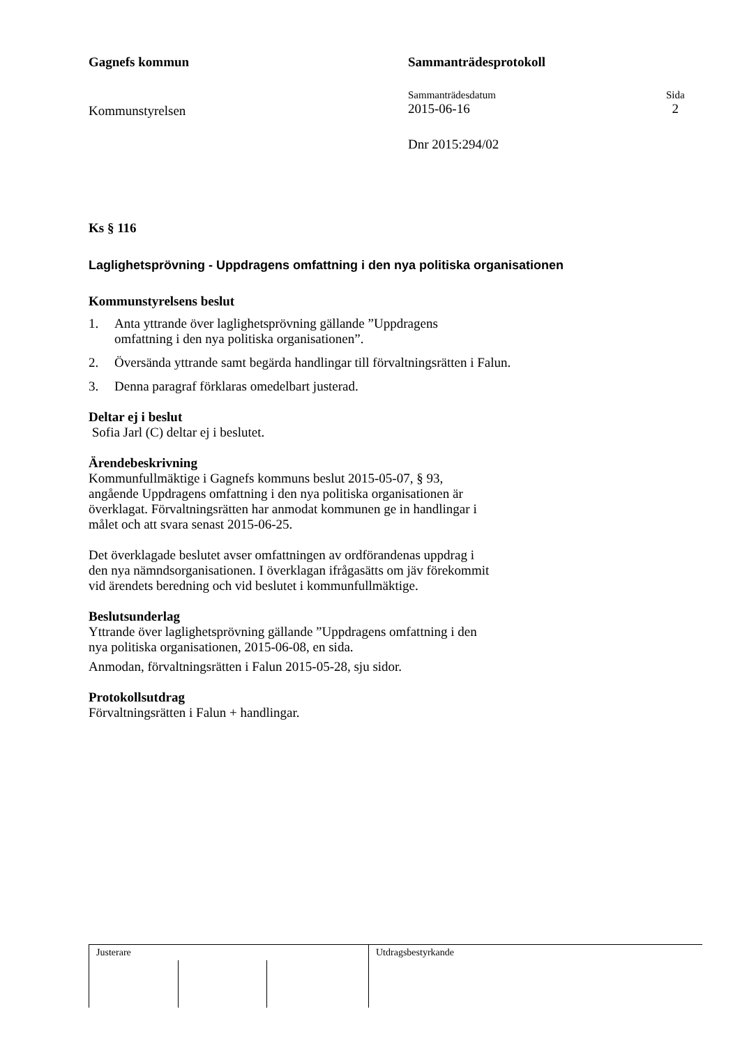Gagnefs kommun Sammanträdesprotokoll
Kommunstyrelsen
Sammanträdesdatum
2015-06-16
Sida
2
Dnr 2015:294/02
Ks § 116
Laglighetsprövning - Uppdragens omfattning i den nya politiska organisationen
Kommunstyrelsens beslut
1. Anta yttrande över laglighetsprövning gällande ”Uppdragens
omfattning i den nya politiska organisationen”.
2. Översända yttrande samt begärda handlingar till förvaltningsrätten i Falun.
3. Denna paragraf förklaras omedelbart justerad.
Deltar ej i beslut
Sofia Jarl (C) deltar ej i beslutet.
Ärendebeskrivning
Kommunfullmäktige i Gagnefs kommuns beslut 2015-05-07, § 93,
angående Uppdragens omfattning i den nya politiska organisationen är
överklagat. Förvaltningsrätten har anmodat kommunen ge in handlingar i
målet och att svara senast 2015-06-25.
Det överklagade beslutet avser omfattningen av ordförandenas uppdrag i
den nya nämndsorganisationen. I överklagan ifrågasätts om jäv förekommit
vid ärendets beredning och vid beslutet i kommunfullmäktige.
Beslutsunderlag
Yttrande över laglighetsprövning gällande ”Uppdragens omfattning i den
nya politiska organisationen, 2015-06-08, en sida.
Anmodan, förvaltningsrätten i Falun 2015-05-28, sju sidor.
Protokollsutdrag
Förvaltningsrätten i Falun + handlingar.
Justerare Utdragsbestyrkande